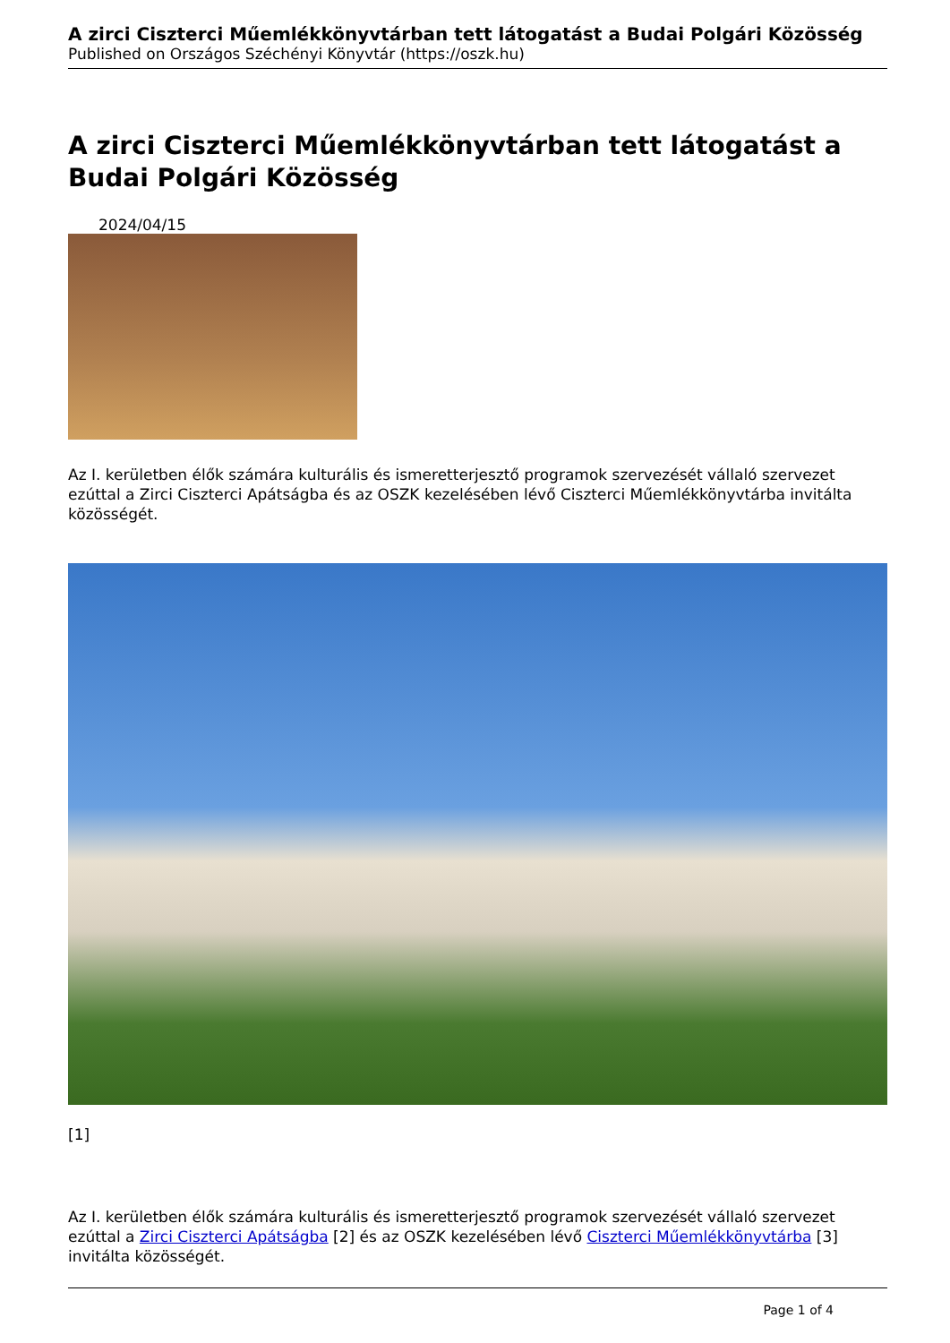A zirci Ciszterci Műemlékkönyvtárban tett látogatást a Budai Polgári Közösség
Published on Országos Széchényi Könyvtár (https://oszk.hu)
A zirci Ciszterci Műemlékkönyvtárban tett látogatást a Budai Polgári Közösség
2024/04/15
Az I. kerületben élők számára kulturális és ismeretterjesztő programok szervezését vállaló szervezet ezúttal a Zirci Ciszterci Apátságba és az OSZK kezelésében lévő Ciszterci Műemlékkönyvtárba invitálta közösségét.
[1]
Az I. kerületben élők számára kulturális és ismeretterjesztő programok szervezését vállaló szervezet ezúttal a Zirci Ciszterci Apátságba [2] és az OSZK kezelésében lévő Ciszterci Műemlékkönyvtárba [3] invitálta közösségét.
Page 1 of 4